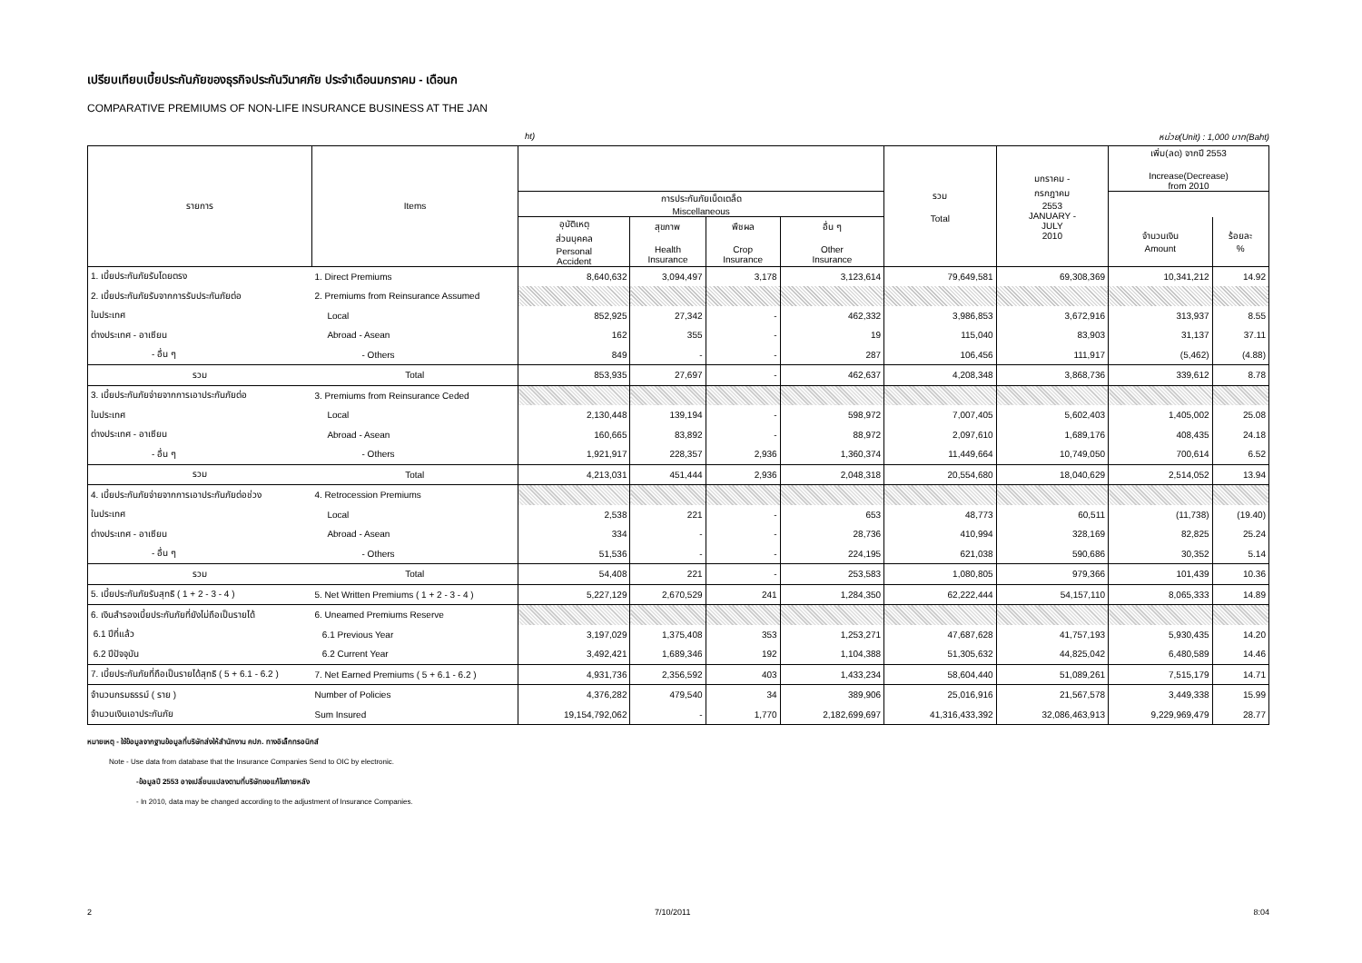เปรียบเทียบเบี้ยประกันภัยของธุรกิจประกันวินาศภัย ประจำเดือนมกราคม - เดือนก
COMPARATIVE PREMIUMS OF NON-LIFE INSURANCE BUSINESS AT THE JAN
ht) หน่วย(Unit) : 1,000 บาท(Baht)
| รายการ | Items | | | | | รวม Total | มกราคม - กรกฎาคม 2553 JANUARY - JULY 2010 | เพิ่ม(ลด) จากปี 2553 Increase(Decrease) from 2010 | |
| --- | --- | --- | --- | --- | --- | --- | --- | --- | --- |
| | | การประกันภัยเบ็ดเตล็ด Miscellaneous | | | | | | | |
| | | อุบัติเหตุ ส่วนบุคคล Personal Accident | สุขภาพ Health Insurance | พืชผล Crop Insurance | อื่น ๆ Other Insurance | | | จำนวนเงิน Amount | ร้อยละ % |
| 1. เบี้ยประกันภัยรับโดยตรง | 1. Direct Premiums | 8,640,632 | 3,094,497 | 3,178 | 3,123,614 | 79,649,581 | 69,308,369 | 10,341,212 | 14.92 |
| 2. เบี้ยประกันภัยรับจากการรับประกันภัยต่อ | 2. Premiums from Reinsurance Assumed | | | | | | | | |
| ในประเทศ | Local | 852,925 | 27,342 | - | 462,332 | 3,986,853 | 3,672,916 | 313,937 | 8.55 |
| ต่างประเทศ - อาเซียน | Abroad - Asean | 162 | 355 | - | 19 | 115,040 | 83,903 | 31,137 | 37.11 |
| - อื่น ๆ | - Others | 849 | - | - | 287 | 106,456 | 111,917 | (5,462) | (4.88) |
| รวม | Total | 853,935 | 27,697 | - | 462,637 | 4,208,348 | 3,868,736 | 339,612 | 8.78 |
| 3. เบี้ยประกันภัยจ่ายจากการเอาประกันภัยต่อ | 3. Premiums from Reinsurance Ceded | | | | | | | | |
| ในประเทศ | Local | 2,130,448 | 139,194 | - | 598,972 | 7,007,405 | 5,602,403 | 1,405,002 | 25.08 |
| ต่างประเทศ - อาเซียน | Abroad - Asean | 160,665 | 83,892 | - | 88,972 | 2,097,610 | 1,689,176 | 408,435 | 24.18 |
| - อื่น ๆ | - Others | 1,921,917 | 228,357 | 2,936 | 1,360,374 | 11,449,664 | 10,749,050 | 700,614 | 6.52 |
| รวม | Total | 4,213,031 | 451,444 | 2,936 | 2,048,318 | 20,554,680 | 18,040,629 | 2,514,052 | 13.94 |
| 4. เบี้ยประกันภัยจ่ายจากการเอาประกันภัยต่อช่วง | 4. Retrocession Premiums | | | | | | | | |
| ในประเทศ | Local | 2,538 | 221 | - | 653 | 48,773 | 60,511 | (11,738) | (19.40) |
| ต่างประเทศ - อาเซียน | Abroad - Asean | 334 | - | - | 28,736 | 410,994 | 328,169 | 82,825 | 25.24 |
| - อื่น ๆ | - Others | 51,536 | - | - | 224,195 | 621,038 | 590,686 | 30,352 | 5.14 |
| รวม | Total | 54,408 | 221 | - | 253,583 | 1,080,805 | 979,366 | 101,439 | 10.36 |
| 5. เบี้ยประกันภัยรับสุทธิ ( 1 + 2 - 3 - 4 ) | 5. Net Written Premiums ( 1 + 2 - 3 - 4 ) | 5,227,129 | 2,670,529 | 241 | 1,284,350 | 62,222,444 | 54,157,110 | 8,065,333 | 14.89 |
| 6. เงินสำรองเบี้ยประกันภัยที่ยังไม่ถือเป็นรายได้ | 6. Uneamed Premiums Reserve | | | | | | | | |
| 6.1 ปีที่แล้ว | 6.1 Previous Year | 3,197,029 | 1,375,408 | 353 | 1,253,271 | 47,687,628 | 41,757,193 | 5,930,435 | 14.20 |
| 6.2 ปีปัจจุบัน | 6.2 Current Year | 3,492,421 | 1,689,346 | 192 | 1,104,388 | 51,305,632 | 44,825,042 | 6,480,589 | 14.46 |
| 7. เบี้ยประกันภัยที่ถือเป็นรายได้สุทธิ ( 5 + 6.1 - 6.2 ) | 7. Net Earned Premiums ( 5 + 6.1 - 6.2 ) | 4,931,736 | 2,356,592 | 403 | 1,433,234 | 58,604,440 | 51,089,261 | 7,515,179 | 14.71 |
| จำนวนกรมธรรม์ ( ราย ) | Number of Policies | 4,376,282 | 479,540 | 34 | 389,906 | 25,016,916 | 21,567,578 | 3,449,338 | 15.99 |
| จำนวนเงินเอาประกันภัย | Sum Insured | 19,154,792,062 | - | 1,770 | 2,182,699,697 | 41,316,433,392 | 32,086,463,913 | 9,229,969,479 | 28.77 |
หมายเหตุ - ใช้ข้อมูลจากฐานข้อมูลที่บริษัทส่งให้สำนักงาน คปภ. ทางอิเล็กทรอนิกส์
Note - Use data from database that the Insurance Companies Send to OIC by electronic.
-ข้อมูลปี 2553 อาจเปลี่ยนแปลงตามที่บริษัทขอแก้ไขภายหลัง
- In 2010, data may be changed according to the adjustment of Insurance Companies.
2 7/10/2011 8:04